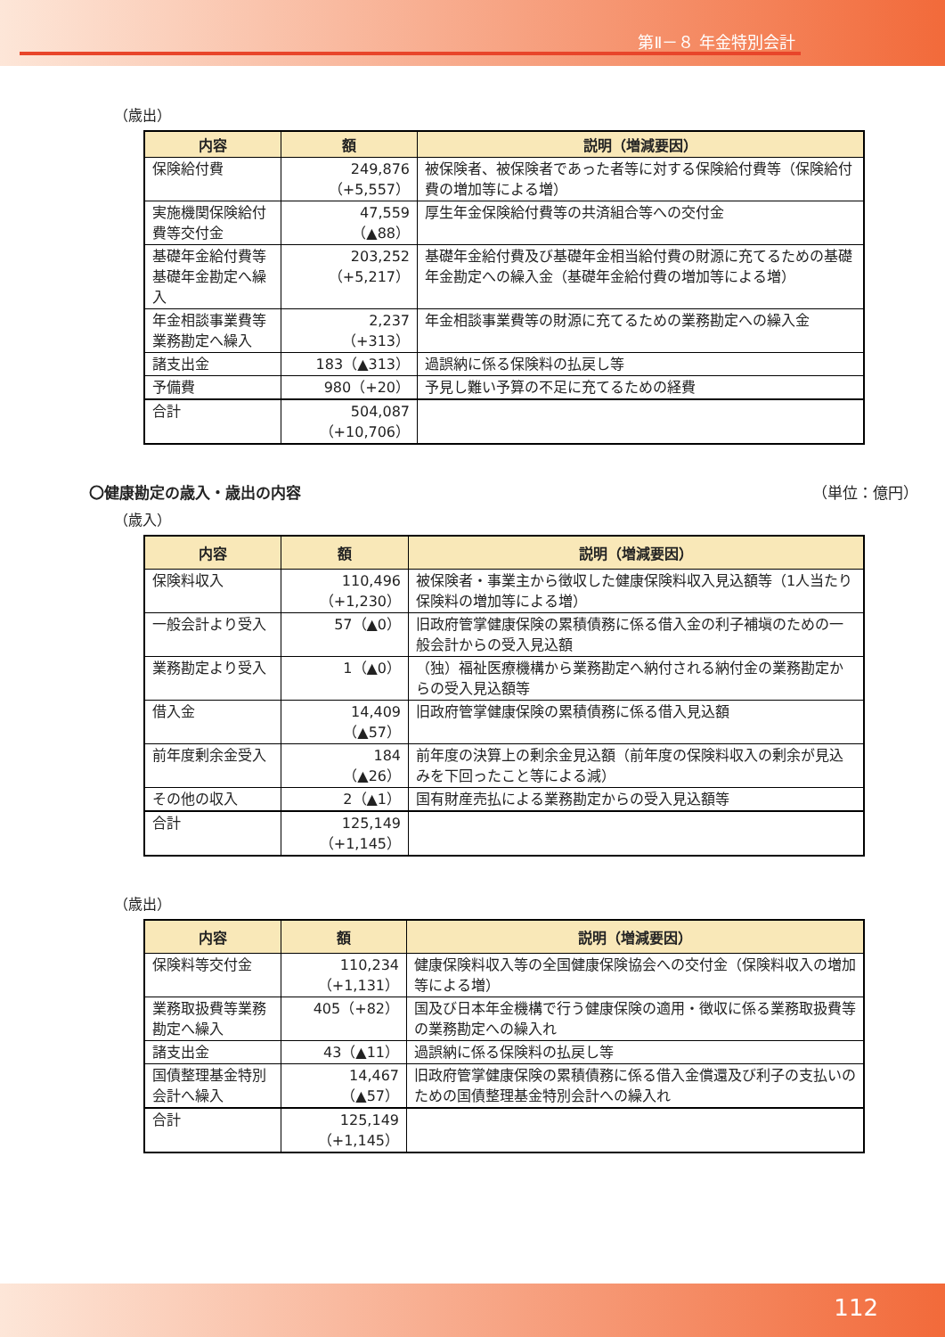第Ⅱ－８ 年金特別会計
（歳出）
| 内容 | 額 | 説明（増減要因） |
| --- | --- | --- |
| 保険給付費 | 249,876 （+5,557） | 被保険者、被保険者であった者等に対する保険給付費等（保険給付費の増加等による増） |
| 実施機関保険給付費等交付金 | 47,559 （▲88） | 厚生年金保険給付費等の共済組合等への交付金 |
| 基礎年金給付費等基礎年金勘定へ繰入 | 203,252 （+5,217） | 基礎年金給付費及び基礎年金相当給付費の財源に充てるための基礎年金勘定への繰入金（基礎年金給付費の増加等による増） |
| 年金相談事業費等業務勘定へ繰入 | 2,237 （+313） | 年金相談事業費等の財源に充てるための業務勘定への繰入金 |
| 諸支出金 | 183（▲313） | 過誤納に係る保険料の払戻し等 |
| 予備費 | 980（+20） | 予見し難い予算の不足に充てるための経費 |
| 合計 | 504,087 （+10,706） | |
〇健康勘定の歳入・歳出の内容 （単位：億円）
（歳入）
| 内容 | 額 | 説明（増減要因） |
| --- | --- | --- |
| 保険料収入 | 110,496 （+1,230） | 被保険者・事業主から徴収した健康保険料収入見込額等（1人当たり保険料の増加等による増） |
| 一般会計より受入 | 57（▲0） | 旧政府管掌健康保険の累積債務に係る借入金の利子補塡のための一般会計からの受入見込額 |
| 業務勘定より受入 | 1（▲0） | （独）福祉医療機構から業務勘定へ納付される納付金の業務勘定からの受入見込額等 |
| 借入金 | 14,409 （▲57） | 旧政府管掌健康保険の累積債務に係る借入見込額 |
| 前年度剰余金受入 | 184 （▲26） | 前年度の決算上の剰余金見込額（前年度の保険料収入の剰余が見込みを下回ったこと等による減） |
| その他の収入 | 2（▲1） | 国有財産売払による業務勘定からの受入見込額等 |
| 合計 | 125,149 （+1,145） | |
（歳出）
| 内容 | 額 | 説明（増減要因） |
| --- | --- | --- |
| 保険料等交付金 | 110,234 （+1,131） | 健康保険料収入等の全国健康保険協会への交付金（保険料収入の増加等による増） |
| 業務取扱費等業務勘定へ繰入 | 405（+82） | 国及び日本年金機構で行う健康保険の適用・徴収に係る業務取扱費等の業務勘定への繰入れ |
| 諸支出金 | 43（▲11） | 過誤納に係る保険料の払戻し等 |
| 国債整理基金特別会計へ繰入 | 14,467 （▲57） | 旧政府管掌健康保険の累積債務に係る借入金償還及び利子の支払いのための国債整理基金特別会計への繰入れ |
| 合計 | 125,149 （+1,145） | |
112